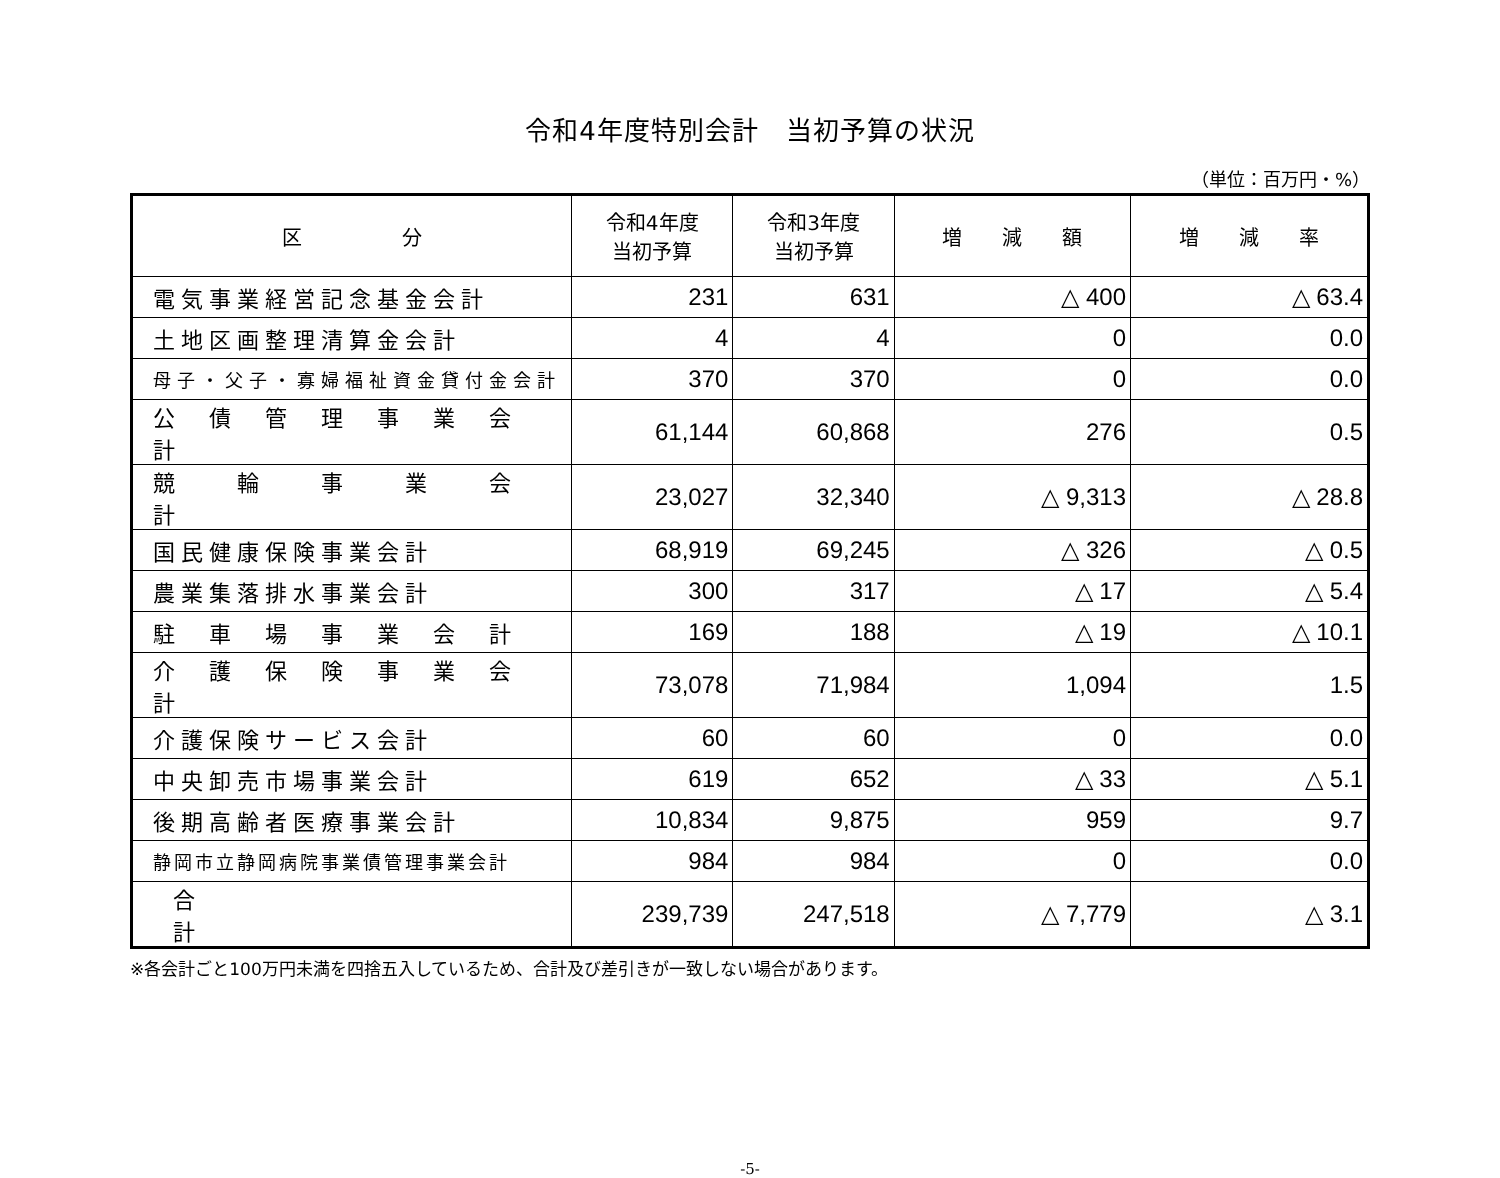令和4年度特別会計　当初予算の状況
（単位：百万円・%）
| 区 分 | 令和4年度 当初予算 | 令和3年度 当初予算 | 増 減 額 | 増 減 率 |
| --- | --- | --- | --- | --- |
| 電気事業経営記念基金会計 | 231 | 631 | △ 400 | △ 63.4 |
| 土地区画整理清算金会計 | 4 | 4 | 0 | 0.0 |
| 母子・父子・寡婦福祉資金貸付金会計 | 370 | 370 | 0 | 0.0 |
| 公 債 管 理 事 業 会 計 | 61,144 | 60,868 | 276 | 0.5 |
| 競 輪 事 業 会 計 | 23,027 | 32,340 | △ 9,313 | △ 28.8 |
| 国民健康保険事業会計 | 68,919 | 69,245 | △ 326 | △ 0.5 |
| 農業集落排水事業会計 | 300 | 317 | △ 17 | △ 5.4 |
| 駐 車 場 事 業 会 計 | 169 | 188 | △ 19 | △ 10.1 |
| 介 護 保 険 事 業 会 計 | 73,078 | 71,984 | 1,094 | 1.5 |
| 介護保険サービス会計 | 60 | 60 | 0 | 0.0 |
| 中央卸売市場事業会計 | 619 | 652 | △ 33 | △ 5.1 |
| 後期高齢者医療事業会計 | 10,834 | 9,875 | 959 | 9.7 |
| 静岡市立静岡病院事業債管理事業会計 | 984 | 984 | 0 | 0.0 |
| 合 計 | 239,739 | 247,518 | △ 7,779 | △ 3.1 |
※各会計ごと100万円未満を四捨五入しているため、合計及び差引きが一致しない場合があります。
-5-